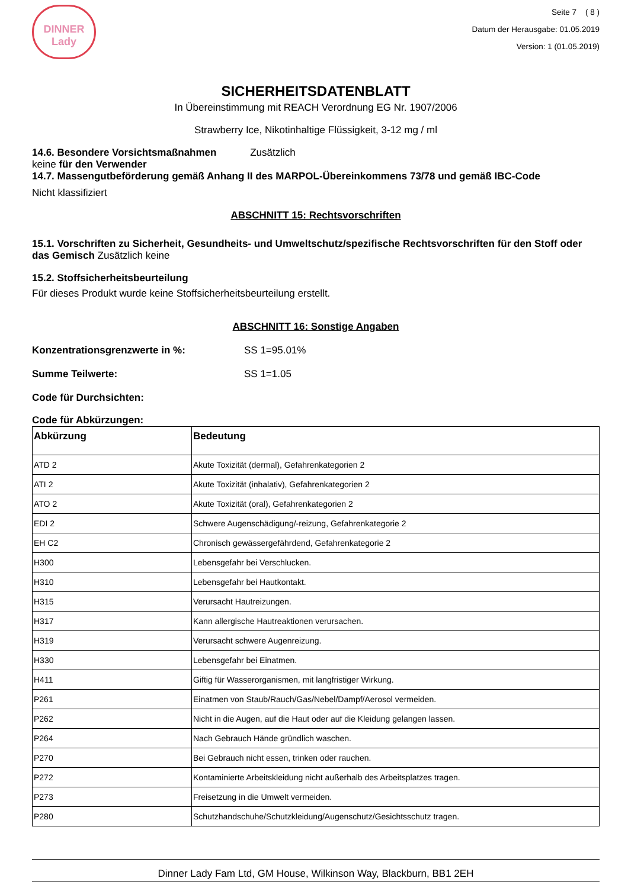DINNER
Lady
Seite 7 ( 8 )
Datum der Herausgabe: 01.05.2019
Version: 1 (01.05.2019)
SICHERHEITSDATENBLATT
In Übereinstimmung mit REACH Verordnung EG Nr. 1907/2006
Strawberry Ice, Nikotinhaltige Flüssigkeit, 3-12 mg / ml
14.6. Besondere Vorsichtsmaßnahmen Zusätzlich
keine für den Verwender
14.7. Massengutbeförderung gemäß Anhang II des MARPOL-Übereinkommens 73/78 und gemäß IBC-Code
Nicht klassifiziert
ABSCHNITT 15: Rechtsvorschriften
15.1. Vorschriften zu Sicherheit, Gesundheits- und Umweltschutz/spezifische Rechtsvorschriften für den Stoff oder das Gemisch Zusätzlich keine
15.2. Stoffsicherheitsbeurteilung
Für dieses Produkt wurde keine Stoffsicherheitsbeurteilung erstellt.
ABSCHNITT 16: Sonstige Angaben
Konzentrationsgrenzwerte in %: SS 1=95.01%
Summe Teilwerte: SS 1=1.05
Code für Durchsichten:
Code für Abkürzungen:
| Abkürzung | Bedeutung |
| --- | --- |
| ATD 2 | Akute Toxizität (dermal), Gefahrenkategorien 2 |
| ATI 2 | Akute Toxizität (inhalativ), Gefahrenkategorien 2 |
| ATO 2 | Akute Toxizität (oral), Gefahrenkategorien 2 |
| EDI 2 | Schwere Augenschädigung/-reizung, Gefahrenkategorie 2 |
| EH C2 | Chronisch gewässergefährdend, Gefahrenkategorie 2 |
| H300 | Lebensgefahr bei Verschlucken. |
| H310 | Lebensgefahr bei Hautkontakt. |
| H315 | Verursacht Hautreizungen. |
| H317 | Kann allergische Hautreaktionen verursachen. |
| H319 | Verursacht schwere Augenreizung. |
| H330 | Lebensgefahr bei Einatmen. |
| H411 | Giftig für Wasserorganismen, mit langfristiger Wirkung. |
| P261 | Einatmen von Staub/Rauch/Gas/Nebel/Dampf/Aerosol vermeiden. |
| P262 | Nicht in die Augen, auf die Haut oder auf die Kleidung gelangen lassen. |
| P264 | Nach Gebrauch Hände gründlich waschen. |
| P270 | Bei Gebrauch nicht essen, trinken oder rauchen. |
| P272 | Kontaminierte Arbeitskleidung nicht außerhalb des Arbeitsplatzes tragen. |
| P273 | Freisetzung in die Umwelt vermeiden. |
| P280 | Schutzhandschuhe/Schutzkleidung/Augenschutz/Gesichtsschutz tragen. |
Dinner Lady Fam Ltd, GM House, Wilkinson Way, Blackburn, BB1 2EH